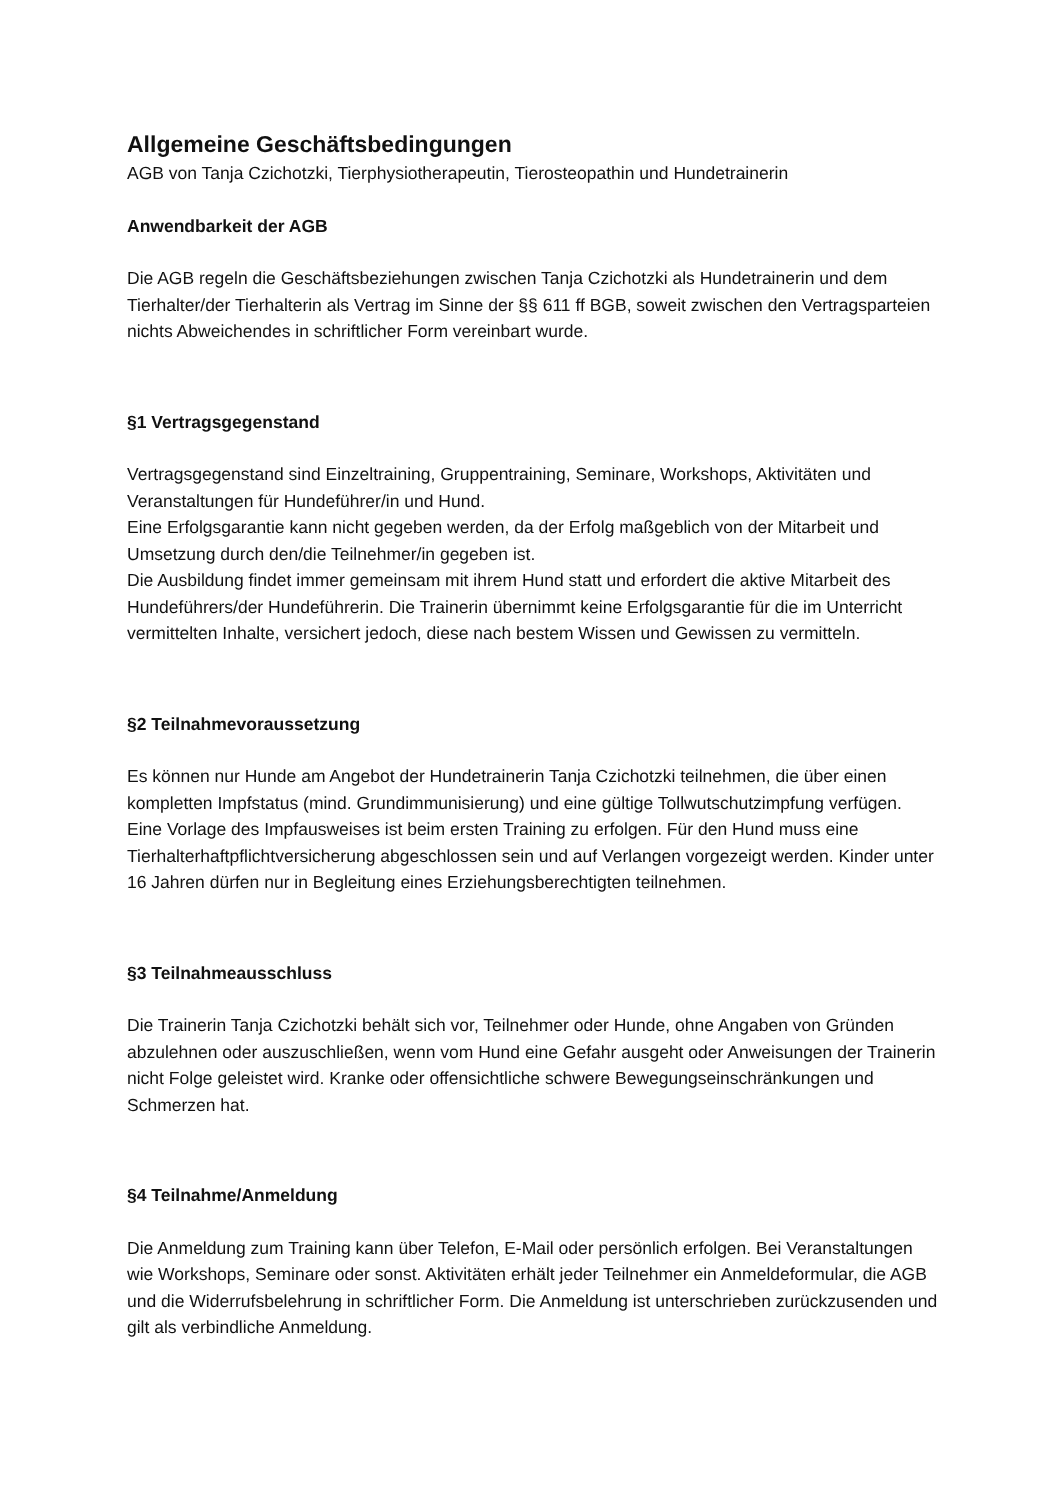Allgemeine Geschäftsbedingungen
AGB von Tanja Czichotzki, Tierphysiotherapeutin, Tierosteopathin und Hundetrainerin
Anwendbarkeit der AGB
Die AGB regeln die Geschäftsbeziehungen zwischen Tanja Czichotzki als Hundetrainerin und dem Tierhalter/der Tierhalterin als Vertrag im Sinne der §§ 611 ff BGB, soweit zwischen den Vertragsparteien nichts Abweichendes in schriftlicher Form vereinbart wurde.
§1 Vertragsgegenstand
Vertragsgegenstand sind Einzeltraining, Gruppentraining, Seminare, Workshops, Aktivitäten und Veranstaltungen für Hundeführer/in und Hund.
Eine Erfolgsgarantie kann nicht gegeben werden, da der Erfolg maßgeblich von der Mitarbeit und Umsetzung durch den/die Teilnehmer/in gegeben ist.
Die Ausbildung findet immer gemeinsam mit ihrem Hund statt und erfordert die aktive Mitarbeit des Hundeführers/der Hundeführerin. Die Trainerin übernimmt keine Erfolgsgarantie für die im Unterricht vermittelten Inhalte, versichert jedoch, diese nach bestem Wissen und Gewissen zu vermitteln.
§2 Teilnahmevoraussetzung
Es können nur Hunde am Angebot der Hundetrainerin Tanja Czichotzki teilnehmen, die über einen kompletten Impfstatus (mind. Grundimmunisierung) und eine gültige Tollwutschutzimpfung verfügen. Eine Vorlage des Impfausweises ist beim ersten Training zu erfolgen. Für den Hund muss eine Tierhalterhaftpflichtversicherung abgeschlossen sein und auf Verlangen vorgezeigt werden. Kinder unter 16 Jahren dürfen nur in Begleitung eines Erziehungsberechtigten teilnehmen.
§3 Teilnahmeausschluss
Die Trainerin Tanja Czichotzki behält sich vor, Teilnehmer oder Hunde, ohne Angaben von Gründen abzulehnen oder auszuschließen, wenn vom Hund eine Gefahr ausgeht oder Anweisungen der Trainerin nicht Folge geleistet wird. Kranke oder offensichtliche schwere Bewegungseinschränkungen und Schmerzen hat.
§4 Teilnahme/Anmeldung
Die Anmeldung zum Training kann über Telefon, E-Mail oder persönlich erfolgen. Bei Veranstaltungen wie Workshops, Seminare oder sonst. Aktivitäten erhält jeder Teilnehmer ein Anmeldeformular, die AGB und die Widerrufsbelehrung in schriftlicher Form. Die Anmeldung ist unterschrieben zurückzusenden und gilt als verbindliche Anmeldung.